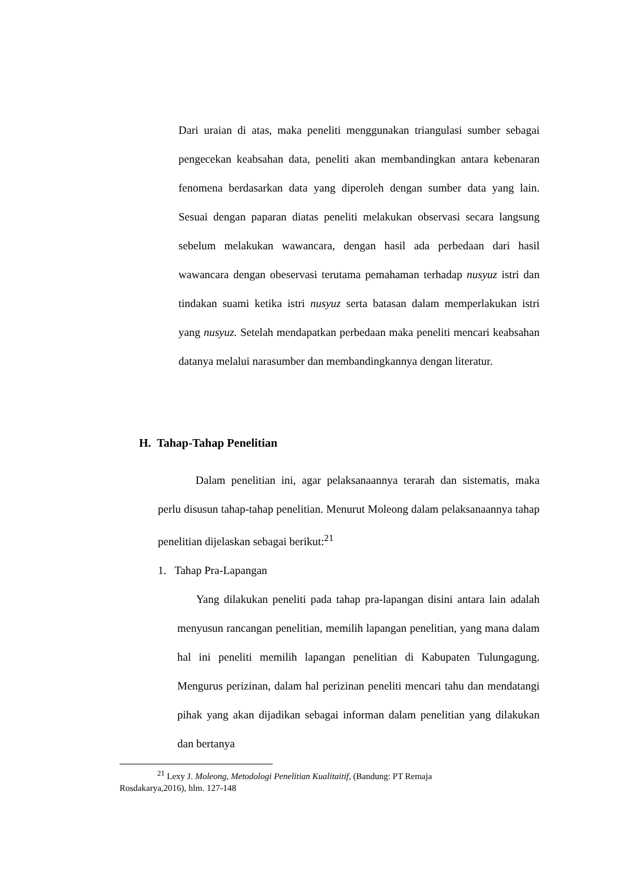Dari uraian di atas, maka peneliti menggunakan triangulasi sumber sebagai pengecekan keabsahan data, peneliti akan membandingkan antara kebenaran fenomena berdasarkan data yang diperoleh dengan sumber data yang lain. Sesuai dengan paparan diatas peneliti melakukan observasi secara langsung sebelum melakukan wawancara, dengan hasil ada perbedaan dari hasil wawancara dengan obeservasi terutama pemahaman terhadap nusyuz istri dan tindakan suami ketika istri nusyuz serta batasan dalam memperlakukan istri yang nusyuz. Setelah mendapatkan perbedaan maka peneliti mencari keabsahan datanya melalui narasumber dan membandingkannya dengan literatur.
H. Tahap-Tahap Penelitian
Dalam penelitian ini, agar pelaksanaannya terarah dan sistematis, maka perlu disusun tahap-tahap penelitian. Menurut Moleong dalam pelaksanaannya tahap penelitian dijelaskan sebagai berikut:<sup>21</sup>
1. Tahap Pra-Lapangan
Yang dilakukan peneliti pada tahap pra-lapangan disini antara lain adalah menyusun rancangan penelitian, memilih lapangan penelitian, yang mana dalam hal ini peneliti memilih lapangan penelitian di Kabupaten Tulungagung. Mengurus perizinan, dalam hal perizinan peneliti mencari tahu dan mendatangi pihak yang akan dijadikan sebagai informan dalam penelitian yang dilakukan dan bertanya
<sup>21</sup> Lexy J. Moleong, Metodologi Penelitian Kualitaitif, (Bandung: PT Remaja
Rosdakarya,2016), hlm. 127-148